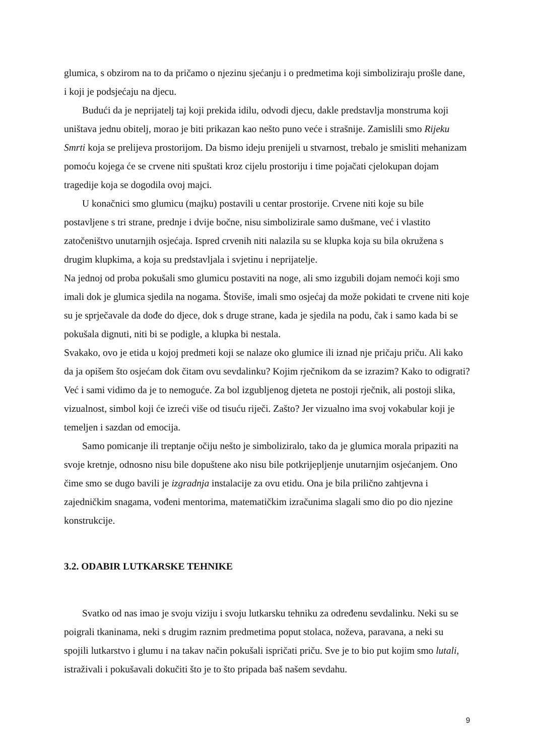glumica, s obzirom na to da pričamo o njezinu sjećanju i o predmetima koji simboliziraju prošle dane, i koji je podsjećaju na djecu.
Budući da je neprijatelj taj koji prekida idilu, odvodi djecu, dakle predstavlja monstruma koji uništava jednu obitelj, morao je biti prikazan kao nešto puno veće i strašnije. Zamislili smo Rijeku Smrti koja se prelijeva prostorijom. Da bismo ideju prenijeli u stvarnost, trebalo je smisliti mehanizam pomoću kojega će se crvene niti spuštati kroz cijelu prostoriju i time pojačati cjelokupan dojam tragedije koja se dogodila ovoj majci.
U konačnici smo glumicu (majku) postavili u centar prostorije. Crvene niti koje su bile postavljene s tri strane, prednje i dvije bočne, nisu simbolizirale samo dušmane, već i vlastito zatočeništvo unutarnjih osjećaja. Ispred crvenih niti nalazila su se klupka koja su bila okružena s drugim klupkima, a koja su predstavljala i svjetinu i neprijatelje.
Na jednoj od proba pokušali smo glumicu postaviti na noge, ali smo izgubili dojam nemoći koji smo imali dok je glumica sjedila na nogama. Štoviše, imali smo osjećaj da može pokidati te crvene niti koje su je sprječavale da dođe do djece, dok s druge strane, kada je sjedila na podu, čak i samo kada bi se pokušala dignuti, niti bi se podigle, a klupka bi nestala.
Svakako, ovo je etida u kojoj predmeti koji se nalaze oko glumice ili iznad nje pričaju priču. Ali kako da ja opišem što osjećam dok čitam ovu sevdalinku? Kojim rječnikom da se izrazim? Kako to odigrati? Već i sami vidimo da je to nemoguće. Za bol izgubljenog djeteta ne postoji rječnik, ali postoji slika, vizualnost, simbol koji će izreći više od tisuću riječi. Zašto? Jer vizualno ima svoj vokabular koji je temeljen i sazdan od emocija.
Samo pomicanje ili treptanje očiju nešto je simboliziralo, tako da je glumica morala pripaziti na svoje kretnje, odnosno nisu bile dopuštene ako nisu bile potkrijepljenje unutarnjim osjećanjem. Ono čime smo se dugo bavili je izgradnja instalacije za ovu etidu. Ona je bila prilično zahtjevna i zajedničkim snagama, vođeni mentorima, matematičkim izračunima slagali smo dio po dio njezine konstrukcije.
3.2. ODABIR LUTKARSKE TEHNIKE
Svatko od nas imao je svoju viziju i svoju lutkarsku tehniku za određenu sevdalinku. Neki su se poigrali tkaninama, neki s drugim raznim predmetima poput stolaca, noževa, paravana, a neki su spojili lutkarstvo i glumu i na takav način pokušali ispričati priču. Sve je to bio put kojim smo lutali, istraživali i pokušavali dokučiti što je to što pripada baš našem sevdahu.
9